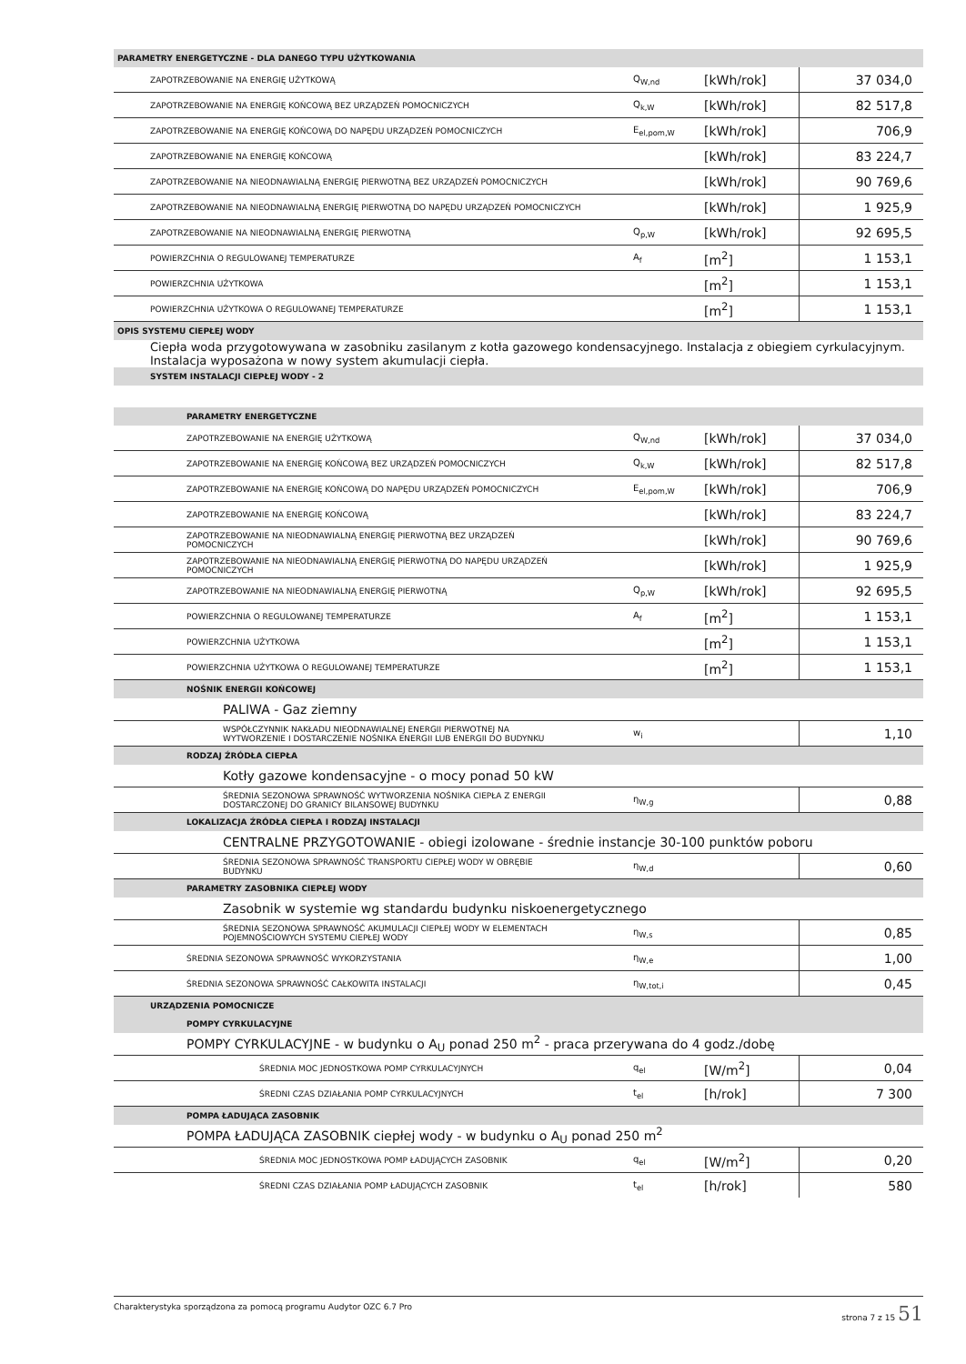| PARAMETRY ENERGETYCZNE - DLA DANEGO TYPU UŻYTKOWANIA | | | |
| ZAPOTRZEBOWANIE NA ENERGIĘ UŻYTKOWĄ | Q<sub>W,nd</sub> | [kWh/rok] | 37 034,0 |
| ZAPOTRZEBOWANIE NA ENERGIĘ KOŃCOWĄ BEZ URZĄDZEŃ POMOCNICZYCH | Q<sub>k,W</sub> | [kWh/rok] | 82 517,8 |
| ZAPOTRZEBOWANIE NA ENERGIĘ KOŃCOWĄ DO NAPĘDU URZĄDZEŃ POMOCNICZYCH | E<sub>el,pom,W</sub> | [kWh/rok] | 706,9 |
| ZAPOTRZEBOWANIE NA ENERGIĘ KOŃCOWĄ | | [kWh/rok] | 83 224,7 |
| ZAPOTRZEBOWANIE NA NIEODNAWIALNĄ ENERGIĘ PIERWOTNĄ BEZ URZĄDZEŃ POMOCNICZYCH | | [kWh/rok] | 90 769,6 |
| ZAPOTRZEBOWANIE NA NIEODNAWIALNĄ ENERGIĘ PIERWOTNĄ DO NAPĘDU URZĄDZEŃ POMOCNICZYCH | | [kWh/rok] | 1 925,9 |
| ZAPOTRZEBOWANIE NA NIEODNAWIALNĄ ENERGIĘ PIERWOTNĄ | Q<sub>p,W</sub> | [kWh/rok] | 92 695,5 |
| POWIERZCHNIA O REGULOWANEJ TEMPERATURZE | A<sub>f</sub> | [m<sup>2</sup>] | 1 153,1 |
| POWIERZCHNIA UŻYTKOWA | | [m<sup>2</sup>] | 1 153,1 |
| POWIERZCHNIA UŻYTKOWA O REGULOWANEJ TEMPERATURZE | | [m<sup>2</sup>] | 1 153,1 |
| OPIS SYSTEMU CIEPŁEJ WODY | | | |
| Ciepła woda przygotowywana w zasobniku zasilanym z kotła gazowego kondensacyjnego. Instalacja z obiegiem cyrkulacyjnym. Instalacja wyposażona w nowy system akumulacji ciepła. | | | |
| SYSTEM INSTALACJI CIEPŁEJ WODY - 2 | | | |
| PARAMETRY ENERGETYCZNE | | | |
| ZAPOTRZEBOWANIE NA ENERGIĘ UŻYTKOWĄ | Q<sub>W,nd</sub> | [kWh/rok] | 37 034,0 |
| ZAPOTRZEBOWANIE NA ENERGIĘ KOŃCOWĄ BEZ URZĄDZEŃ POMOCNICZYCH | Q<sub>k,W</sub> | [kWh/rok] | 82 517,8 |
| ZAPOTRZEBOWANIE NA ENERGIĘ KOŃCOWĄ DO NAPĘDU URZĄDZEŃ POMOCNICZYCH | E<sub>el,pom,W</sub> | [kWh/rok] | 706,9 |
| ZAPOTRZEBOWANIE NA ENERGIĘ KOŃCOWĄ | | [kWh/rok] | 83 224,7 |
| ZAPOTRZEBOWANIE NA NIEODNAWIALNĄ ENERGIĘ PIERWOTNĄ BEZ URZĄDZEŃ POMOCNICZYCH | | [kWh/rok] | 90 769,6 |
| ZAPOTRZEBOWANIE NA NIEODNAWIALNĄ ENERGIĘ PIERWOTNĄ DO NAPĘDU URZĄDZEŃ POMOCNICZYCH | | [kWh/rok] | 1 925,9 |
| ZAPOTRZEBOWANIE NA NIEODNAWIALNĄ ENERGIĘ PIERWOTNĄ | Q<sub>p,W</sub> | [kWh/rok] | 92 695,5 |
| POWIERZCHNIA O REGULOWANEJ TEMPERATURZE | A<sub>f</sub> | [m<sup>2</sup>] | 1 153,1 |
| POWIERZCHNIA UŻYTKOWA | | [m<sup>2</sup>] | 1 153,1 |
| POWIERZCHNIA UŻYTKOWA O REGULOWANEJ TEMPERATURZE | | [m<sup>2</sup>] | 1 153,1 |
| NOŚNIK ENERGII KOŃCOWEJ | | | |
| PALIWA - Gaz ziemny | | | |
| WSPÓŁCZYNNIK NAKŁADU NIEODNAWIALNEJ ENERGII PIERWOTNEJ NA WYTWORZENIE I DOSTARCZENIE NOŚNIKA ENERGII LUB ENERGII DO BUDYNKU | w<sub>i</sub> | | 1,10 |
| RODZAJ ŹRÓDŁA CIEPŁA | | | |
| Kotły gazowe kondensacyjne - o mocy ponad 50 kW | | | |
| ŚREDNIA SEZONOWA SPRAWNOŚĆ WYTWORZENIA NOŚNIKA CIEPŁA Z ENERGII DOSTARCZONEJ DO GRANICY BILANSOWEJ BUDYNKU | η<sub>W,g</sub> | | 0,88 |
| LOKALIZACJA ŹRÓDŁA CIEPŁA I RODZAJ INSTALACJI | | | |
| CENTRALNE PRZYGOTOWANIE - obiegi izolowane - średnie instancje 30-100 punktów poboru | | | |
| ŚREDNIA SEZONOWA SPRAWNOŚĆ TRANSPORTU CIEPŁEJ WODY W OBRĘBIE BUDYNKU | η<sub>W,d</sub> | | 0,60 |
| PARAMETRY ZASOBNIKA CIEPŁEJ WODY | | | |
| Zasobnik w systemie wg standardu budynku niskoenergetycznego | | | |
| ŚREDNIA SEZONOWA SPRAWNOŚĆ AKUMULACJI CIEPŁEJ WODY W ELEMENTACH POJEMNOŚCIOWYCH SYSTEMU CIEPŁEJ WODY | η<sub>W,s</sub> | | 0,85 |
| ŚREDNIA SEZONOWA SPRAWNOŚĆ WYKORZYSTANIA | η<sub>W,e</sub> | | 1,00 |
| ŚREDNIA SEZONOWA SPRAWNOŚĆ CAŁKOWITA INSTALACJI | η<sub>W,tot,i</sub> | | 0,45 |
| URZĄDZENIA POMOCNICZE | | | |
| POMPY CYRKULACYJNE | | | |
| POMPY CYRKULACYJNE - w budynku o A<sub>U</sub> ponad 250 m<sup>2</sup> - praca przerywana do 4 godz./dobę | | | |
| ŚREDNIA MOC JEDNOSTKOWA POMP CYRKULACYJNYCH | q<sub>el</sub> | [W/m<sup>2</sup>] | 0,04 |
| ŚREDNI CZAS DZIAŁANIA POMP CYRKULACYJNYCH | t<sub>el</sub> | [h/rok] | 7 300 |
| POMPA ŁADUJĄCA ZASOBNIK | | | |
| POMPA ŁADUJĄCA ZASOBNIK ciepłej wody - w budynku o A<sub>U</sub> ponad 250 m<sup>2</sup> | | | |
| ŚREDNIA MOC JEDNOSTKOWA POMP ŁADUJĄCYCH ZASOBNIK | q<sub>el</sub> | [W/m<sup>2</sup>] | 0,20 |
| ŚREDNI CZAS DZIAŁANIA POMP ŁADUJĄCYCH ZASOBNIK | t<sub>el</sub> | [h/rok] | 580 |
Charakterystyka sporządzona za pomocą programu Audytor OZC 6.7 Pro strona 7 z 15 51